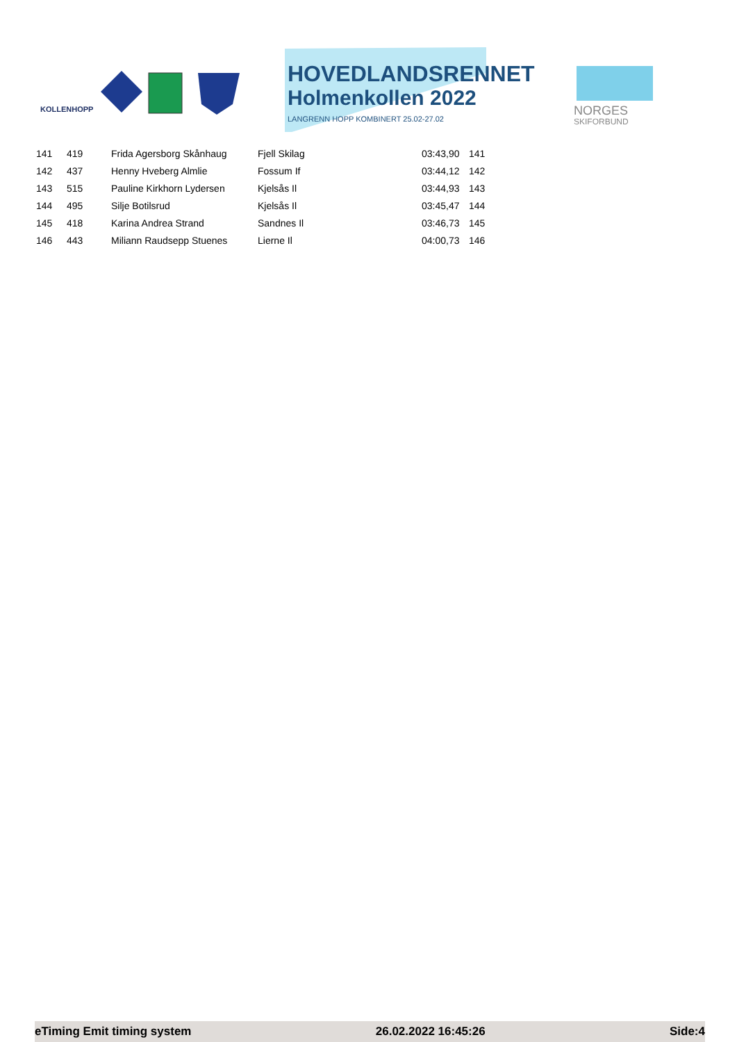KOLLENHOPP
HOVEDLANDSRENNET
Holmenkollen 2022
LANGRENN HOPP KOMBINERT 25.02-27.02
NORGES
SKIFORBUND
| 141 | 419 | Frida Agersborg Skånhaug | Fjell Skilag | 03:43,90 | 141 |
| 142 | 437 | Henny Hveberg Almlie | Fossum If | 03:44,12 | 142 |
| 143 | 515 | Pauline Kirkhorn Lydersen | Kjelsås Il | 03:44,93 | 143 |
| 144 | 495 | Silje Botilsrud | Kjelsås Il | 03:45,47 | 144 |
| 145 | 418 | Karina Andrea Strand | Sandnes Il | 03:46,73 | 145 |
| 146 | 443 | Miliann Raudsepp Stuenes | Lierne Il | 04:00,73 | 146 |
eTiming Emit timing system 26.02.2022 16:45:26 Side:4